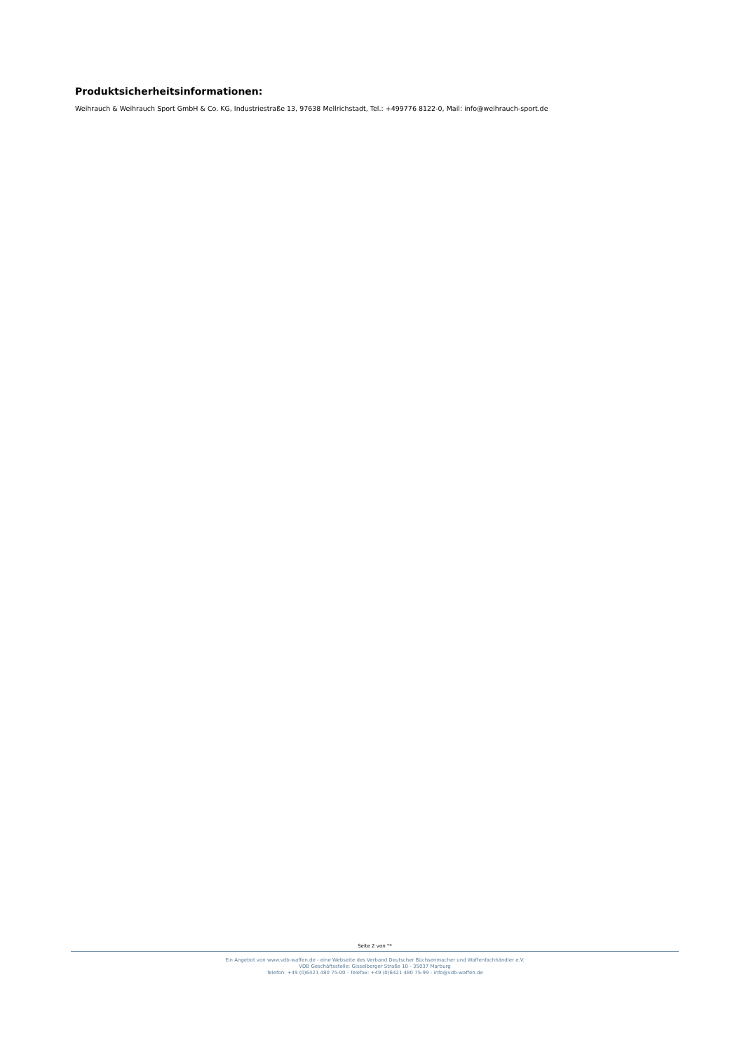Produktsicherheitsinformationen:
Weihrauch & Weihrauch Sport GmbH & Co. KG, Industriestraße 13, 97638 Mellrichstadt, Tel.: +499776 8122-0, Mail: info@weihrauch-sport.de
Seite 2 von °*
Ein Angebot von www.vdb-waffen.de - eine Webseite des Verband Deutscher Büchsenmacher und Waffenfachhändler e.V.
VDB Geschäftsstelle: Gisselberger Straße 10 - 35037 Marburg
Telefon: +49 (0)6421 480 75-00 - Telefax: +49 (0)6421 480 75-99 - info@vdb-waffen.de